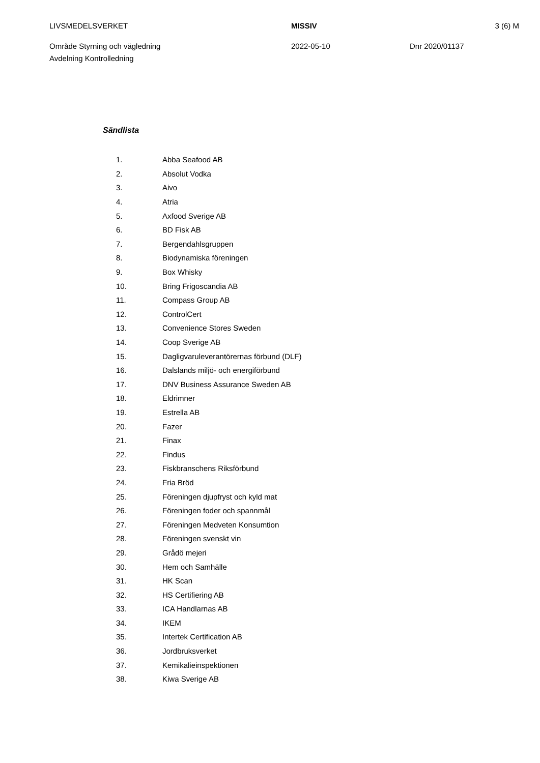LIVSMEDELSVERKET MISSIV 3 (6) M
Område Styrning och vägledning
Avdelning Kontrolledning
2022-05-10 Dnr 2020/01137
Sändlista
1. Abba Seafood AB
2. Absolut Vodka
3. Aivo
4. Atria
5. Axfood Sverige AB
6. BD Fisk AB
7. Bergendahlsgruppen
8. Biodynamiska föreningen
9. Box Whisky
10. Bring Frigoscandia AB
11. Compass Group AB
12. ControlCert
13. Convenience Stores Sweden
14. Coop Sverige AB
15. Dagligvaruleverantörernas förbund (DLF)
16. Dalslands miljö- och energiförbund
17. DNV Business Assurance Sweden AB
18. Eldrimner
19. Estrella AB
20. Fazer
21. Finax
22. Findus
23. Fiskbranschens Riksförbund
24. Fria Bröd
25. Föreningen djupfryst och kyld mat
26. Föreningen foder och spannmål
27. Föreningen Medveten Konsumtion
28. Föreningen svenskt vin
29. Grådö mejeri
30. Hem och Samhälle
31. HK Scan
32. HS Certifiering AB
33. ICA Handlarnas AB
34. IKEM
35. Intertek Certification AB
36. Jordbruksverket
37. Kemikalieinspektionen
38. Kiwa Sverige AB